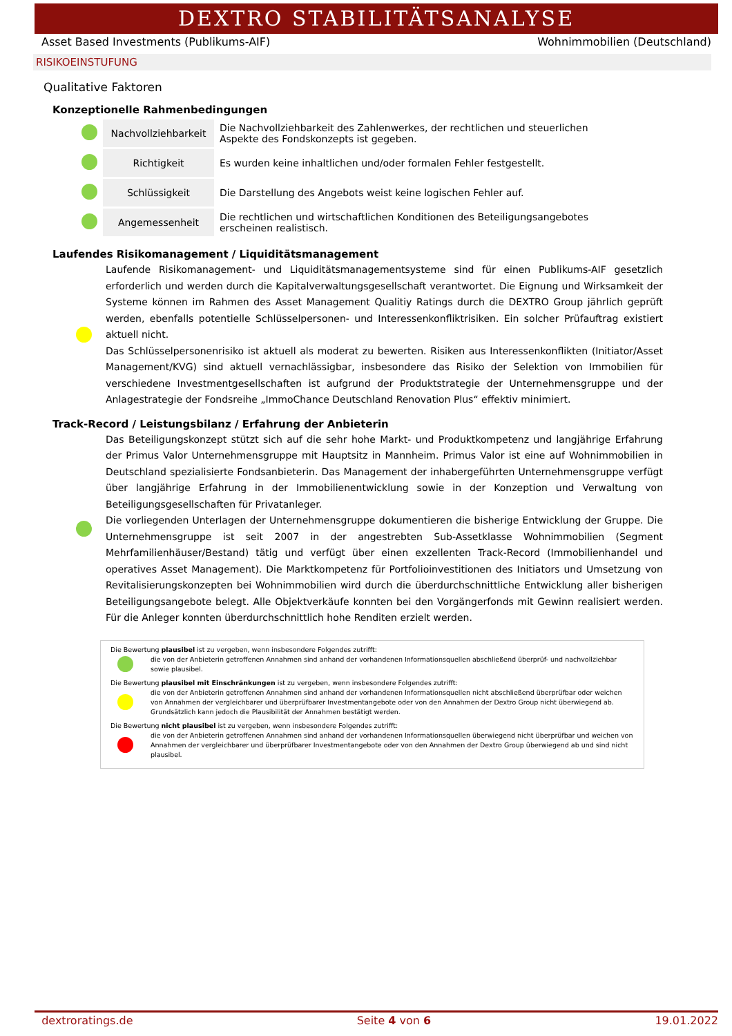DEXTRO STABILITÄTSANALYSE
Asset Based Investments (Publikums-AIF) Wohnimmobilien (Deutschland)
RISIKOEINSTUFUNG
Qualitative Faktoren
Konzeptionelle Rahmenbedingungen
| | Nachvollziehbarkeit | Die Nachvollziehbarkeit des Zahlenwerkes, der rechtlichen und steuerlichen Aspekte des Fondskonzepts ist gegeben. |
| | Richtigkeit | Es wurden keine inhaltlichen und/oder formalen Fehler festgestellt. |
| | Schlüssigkeit | Die Darstellung des Angebots weist keine logischen Fehler auf. |
| | Angemessenheit | Die rechtlichen und wirtschaftlichen Konditionen des Beteiligungsangebotes erscheinen realistisch. |
Laufendes Risikomanagement / Liquiditätsmanagement
Laufende Risikomanagement- und Liquiditätsmanagementsysteme sind für einen Publikums-AIF gesetzlich erforderlich und werden durch die Kapitalverwaltungsgesellschaft verantwortet. Die Eignung und Wirksamkeit der Systeme können im Rahmen des Asset Management Qualitiy Ratings durch die DEXTRO Group jährlich geprüft werden, ebenfalls potentielle Schlüsselpersonen- und Interessenkonfliktrisiken. Ein solcher Prüfauftrag existiert aktuell nicht.
Das Schlüsselpersonenrisiko ist aktuell als moderat zu bewerten. Risiken aus Interessenkonflikten (Initiator/Asset Management/KVG) sind aktuell vernachlässigbar, insbesondere das Risiko der Selektion von Immobilien für verschiedene Investmentgesellschaften ist aufgrund der Produktstrategie der Unternehmensgruppe und der Anlagestrategie der Fondsreihe „ImmoChance Deutschland Renovation Plus“ effektiv minimiert.
Track-Record / Leistungsbilanz / Erfahrung der Anbieterin
Das Beteiligungskonzept stützt sich auf die sehr hohe Markt- und Produktkompetenz und langjährige Erfahrung der Primus Valor Unternehmensgruppe mit Hauptsitz in Mannheim. Primus Valor ist eine auf Wohnimmobilien in Deutschland spezialisierte Fondsanbieterin. Das Management der inhabergeführten Unternehmensgruppe verfügt über langjährige Erfahrung in der Immobilienentwicklung sowie in der Konzeption und Verwaltung von Beteiligungsgesellschaften für Privatanleger.
Die vorliegenden Unterlagen der Unternehmensgruppe dokumentieren die bisherige Entwicklung der Gruppe. Die Unternehmensgruppe ist seit 2007 in der angestrebten Sub-Assetklasse Wohnimmobilien (Segment Mehrfamilienhäuser/Bestand) tätig und verfügt über einen exzellenten Track-Record (Immobilienhandel und operatives Asset Management). Die Marktkompetenz für Portfolioinvestitionen des Initiators und Umsetzung von Revitalisierungskonzepten bei Wohnimmobilien wird durch die überdurchschnittliche Entwicklung aller bisherigen Beteiligungsangebote belegt. Alle Objektverkäufe konnten bei den Vorgängerfonds mit Gewinn realisiert werden. Für die Anleger konnten überdurchschnittlich hohe Renditen erzielt werden.
Die Bewertung plausibel ist zu vergeben, wenn insbesondere Folgendes zutrifft:
die von der Anbieterin getroffenen Annahmen sind anhand der vorhandenen Informationsquellen abschließend überprüf- und nachvollziehbar sowie plausibel.
Die Bewertung plausibel mit Einschränkungen ist zu vergeben, wenn insbesondere Folgendes zutrifft:
die von der Anbieterin getroffenen Annahmen sind anhand der vorhandenen Informationsquellen nicht abschließend überprüfbar oder weichen von Annahmen der vergleichbarer und überprüfbarer Investmentangebote oder von den Annahmen der Dextro Group nicht überwiegend ab. Grundsätzlich kann jedoch die Plausibilität der Annahmen bestätigt werden.
Die Bewertung nicht plausibel ist zu vergeben, wenn insbesondere Folgendes zutrifft:
die von der Anbieterin getroffenen Annahmen sind anhand der vorhandenen Informationsquellen überwiegend nicht überprüfbar und weichen von Annahmen der vergleichbarer und überprüfbarer Investmentangebote oder von den Annahmen der Dextro Group überwiegend ab und sind nicht plausibel.
dextroratings.de Seite 4 von 6 19.01.2022